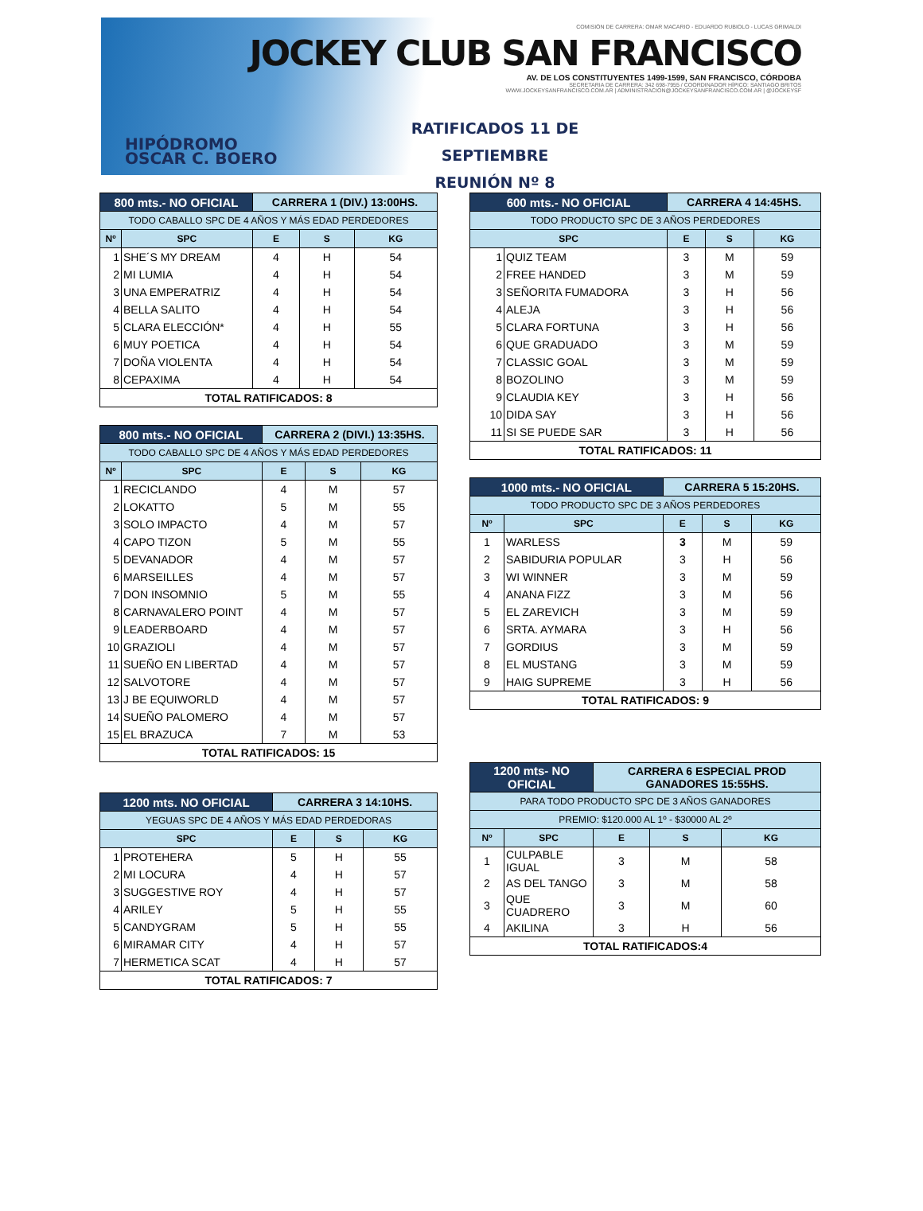HIPÓDROMO
OSCAR C. BOERO
COMISIÓN DE CARRERA: OMAR MACARIO - EDUARDO RUBIOLO - LUCAS GRIMALDI
JOCKEY CLUB SAN FRANCISCO
AV. DE LOS CONSTITUYENTES 1499-1599, SAN FRANCISCO, CÓRDOBA
SECRETARIA DE CARRERA: 342 698-7955 / COORDINADOR HÍPICO: SANTIAGO BRITOS
WWW.JOCKEYSANFRANCISCO.COM.AR | ADMINISTRACION@JOCKEYSANFRANCISCO.COM.AR | @JOCKEYSF
RATIFICADOS 11 DE SEPTIEMBRE
REUNIÓN Nº 8
| 800 mts.- NO OFICIAL | | CARRERA 1 (DIV.) 13:00HS. | | |
| --- | --- | --- | --- | --- |
| TODO CABALLO SPC DE 4 AÑOS Y MÁS EDAD PERDEDORES | | | | |
| Nº | SPC | E | S | KG |
| 1 | SHE´S MY DREAM | 4 | H | 54 |
| 2 | MI LUMIA | 4 | H | 54 |
| 3 | UNA EMPERATRIZ | 4 | H | 54 |
| 4 | BELLA SALITO | 4 | H | 54 |
| 5 | CLARA ELECCIÓN* | 4 | H | 55 |
| 6 | MUY POETICA | 4 | H | 54 |
| 7 | DOÑA VIOLENTA | 4 | H | 54 |
| 8 | CEPAXIMA | 4 | H | 54 |
| TOTAL RATIFICADOS: 8 | | | | |
| 800 mts.- NO OFICIAL | | CARRERA 2 (DIVI.) 13:35HS. | | |
| --- | --- | --- | --- | --- |
| TODO CABALLO SPC DE 4 AÑOS Y MÁS EDAD PERDEDORES | | | | |
| Nº | SPC | E | S | KG |
| 1 | RECICLANDO | 4 | M | 57 |
| 2 | LOKATTO | 5 | M | 55 |
| 3 | SOLO IMPACTO | 4 | M | 57 |
| 4 | CAPO TIZON | 5 | M | 55 |
| 5 | DEVANADOR | 4 | M | 57 |
| 6 | MARSEILLES | 4 | M | 57 |
| 7 | DON INSOMNIO | 5 | M | 55 |
| 8 | CARNAVALERO POINT | 4 | M | 57 |
| 9 | LEADERBOARD | 4 | M | 57 |
| 10 | GRAZIOLI | 4 | M | 57 |
| 11 | SUEÑO EN LIBERTAD | 4 | M | 57 |
| 12 | SALVOTORE | 4 | M | 57 |
| 13 | J BE EQUIWORLD | 4 | M | 57 |
| 14 | SUEÑO PALOMERO | 4 | M | 57 |
| 15 | EL BRAZUCA | 7 | M | 53 |
| TOTAL RATIFICADOS: 15 | | | | |
| 1200 mts. NO OFICIAL | | CARRERA 3 14:10HS. | | |
| --- | --- | --- | --- | --- |
| YEGUAS SPC DE 4 AÑOS Y MÁS EDAD PERDEDORAS | | | | |
| SPC | | E | S | KG |
| 1 | PROTEHERA | 5 | H | 55 |
| 2 | MI LOCURA | 4 | H | 57 |
| 3 | SUGGESTIVE ROY | 4 | H | 57 |
| 4 | ARILEY | 5 | H | 55 |
| 5 | CANDYGRAM | 5 | H | 55 |
| 6 | MIRAMAR CITY | 4 | H | 57 |
| 7 | HERMETICA SCAT | 4 | H | 57 |
| TOTAL RATIFICADOS: 7 | | | | |
| 600 mts.- NO OFICIAL | | CARRERA 4 14:45HS. | | |
| --- | --- | --- | --- | --- |
| TODO PRODUCTO SPC DE 3 AÑOS PERDEDORES | | | | |
| SPC | | E | S | KG |
| 1 | QUIZ TEAM | 3 | M | 59 |
| 2 | FREE HANDED | 3 | M | 59 |
| 3 | SEÑORITA FUMADORA | 3 | H | 56 |
| 4 | ALEJA | 3 | H | 56 |
| 5 | CLARA FORTUNA | 3 | H | 56 |
| 6 | QUE GRADUADO | 3 | M | 59 |
| 7 | CLASSIC GOAL | 3 | M | 59 |
| 8 | BOZOLINO | 3 | M | 59 |
| 9 | CLAUDIA KEY | 3 | H | 56 |
| 10 | DIDA SAY | 3 | H | 56 |
| 11 | SI SE PUEDE SAR | 3 | H | 56 |
| TOTAL RATIFICADOS: 11 | | | | |
| 1000 mts.- NO OFICIAL | | CARRERA 5 15:20HS. | | |
| --- | --- | --- | --- | --- |
| TODO PRODUCTO SPC DE 3 AÑOS PERDEDORES | | | | |
| Nº | SPC | E | S | KG |
| 1 | WARLESS | 3 | M | 59 |
| 2 | SABIDURIA POPULAR | 3 | H | 56 |
| 3 | WI WINNER | 3 | M | 59 |
| 4 | ANANA FIZZ | 3 | M | 56 |
| 5 | EL ZAREVICH | 3 | M | 59 |
| 6 | SRTA. AYMARA | 3 | H | 56 |
| 7 | GORDIUS | 3 | M | 59 |
| 8 | EL MUSTANG | 3 | M | 59 |
| 9 | HAIG SUPREME | 3 | H | 56 |
| TOTAL RATIFICADOS: 9 | | | | |
| 1200 mts- NO OFICIAL | | CARRERA 6 ESPECIAL PROD GANADORES 15:55HS. | | |
| --- | --- | --- | --- | --- |
| PARA TODO PRODUCTO SPC DE 3 AÑOS GANADORES | | | | |
| PREMIO: $120.000 AL 1º - $30000 AL 2º | | | | |
| Nº | SPC | E | S | KG |
| 1 | CULPABLE IGUAL | 3 | M | 58 |
| 2 | AS DEL TANGO | 3 | M | 58 |
| 3 | QUE CUADRERO | 3 | M | 60 |
| 4 | AKILINA | 3 | H | 56 |
| TOTAL RATIFICADOS:4 | | | | |